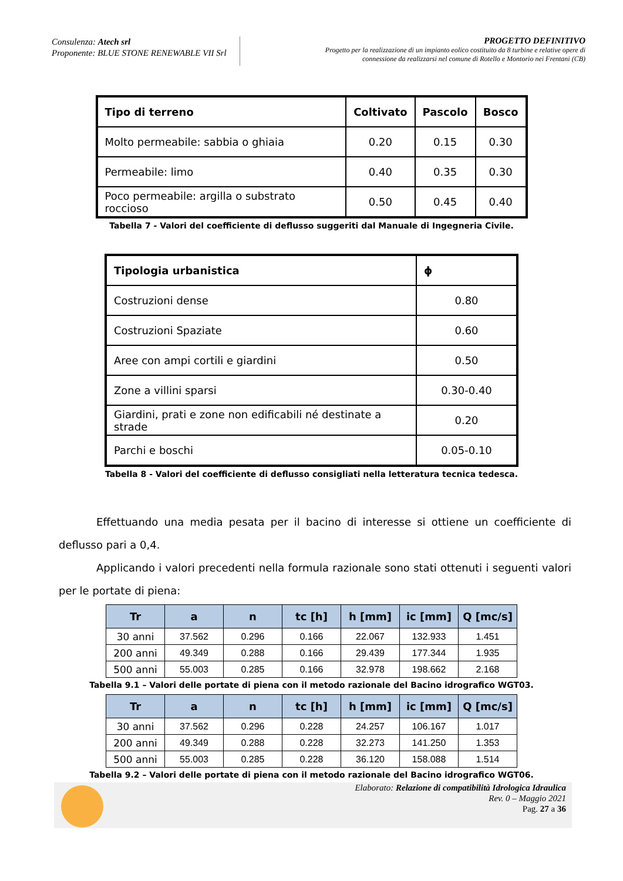Consulenza: Atech srl
Proponente: BLUE STONE RENEWABLE VII Srl
PROGETTO DEFINITIVO
Progetto per la realizzazione di un impianto eolico costituito da 8 turbine e relative opere di
connessione da realizzarsi nel comune di Rotello e Montorio nei Frentani (CB)
| Tipo di terreno | Coltivato | Pascolo | Bosco |
| --- | --- | --- | --- |
| Molto permeabile: sabbia o ghiaia | 0.20 | 0.15 | 0.30 |
| Permeabile: limo | 0.40 | 0.35 | 0.30 |
| Poco permeabile: argilla o substrato roccioso | 0.50 | 0.45 | 0.40 |
Tabella 7 - Valori del coefficiente di deflusso suggeriti dal Manuale di Ingegneria Civile.
| Tipologia urbanistica | ϕ |
| --- | --- |
| Costruzioni dense | 0.80 |
| Costruzioni Spaziate | 0.60 |
| Aree con ampi cortili e giardini | 0.50 |
| Zone a villini sparsi | 0.30-0.40 |
| Giardini, prati e zone non edificabili né destinate a strade | 0.20 |
| Parchi e boschi | 0.05-0.10 |
Tabella 8 - Valori del coefficiente di deflusso consigliati nella letteratura tecnica tedesca.
Effettuando una media pesata per il bacino di interesse si ottiene un coefficiente di deflusso pari a 0,4.
Applicando i valori precedenti nella formula razionale sono stati ottenuti i seguenti valori per le portate di piena:
| Tr | a | n | tc [h] | h [mm] | ic [mm] | Q [mc/s] |
| --- | --- | --- | --- | --- | --- | --- |
| 30 anni | 37.562 | 0.296 | 0.166 | 22.067 | 132.933 | 1.451 |
| 200 anni | 49.349 | 0.288 | 0.166 | 29.439 | 177.344 | 1.935 |
| 500 anni | 55.003 | 0.285 | 0.166 | 32.978 | 198.662 | 2.168 |
Tabella 9.1 – Valori delle portate di piena con il metodo razionale del Bacino idrografico WGT03.
| Tr | a | n | tc [h] | h [mm] | ic [mm] | Q [mc/s] |
| --- | --- | --- | --- | --- | --- | --- |
| 30 anni | 37.562 | 0.296 | 0.228 | 24.257 | 106.167 | 1.017 |
| 200 anni | 49.349 | 0.288 | 0.228 | 32.273 | 141.250 | 1.353 |
| 500 anni | 55.003 | 0.285 | 0.228 | 36.120 | 158.088 | 1.514 |
Tabella 9.2 – Valori delle portate di piena con il metodo razionale del Bacino idrografico WGT06.
Elaborato: Relazione di compatibilità Idrologica Idraulica
Rev. 0 – Maggio 2021
Pag. 27 a 36